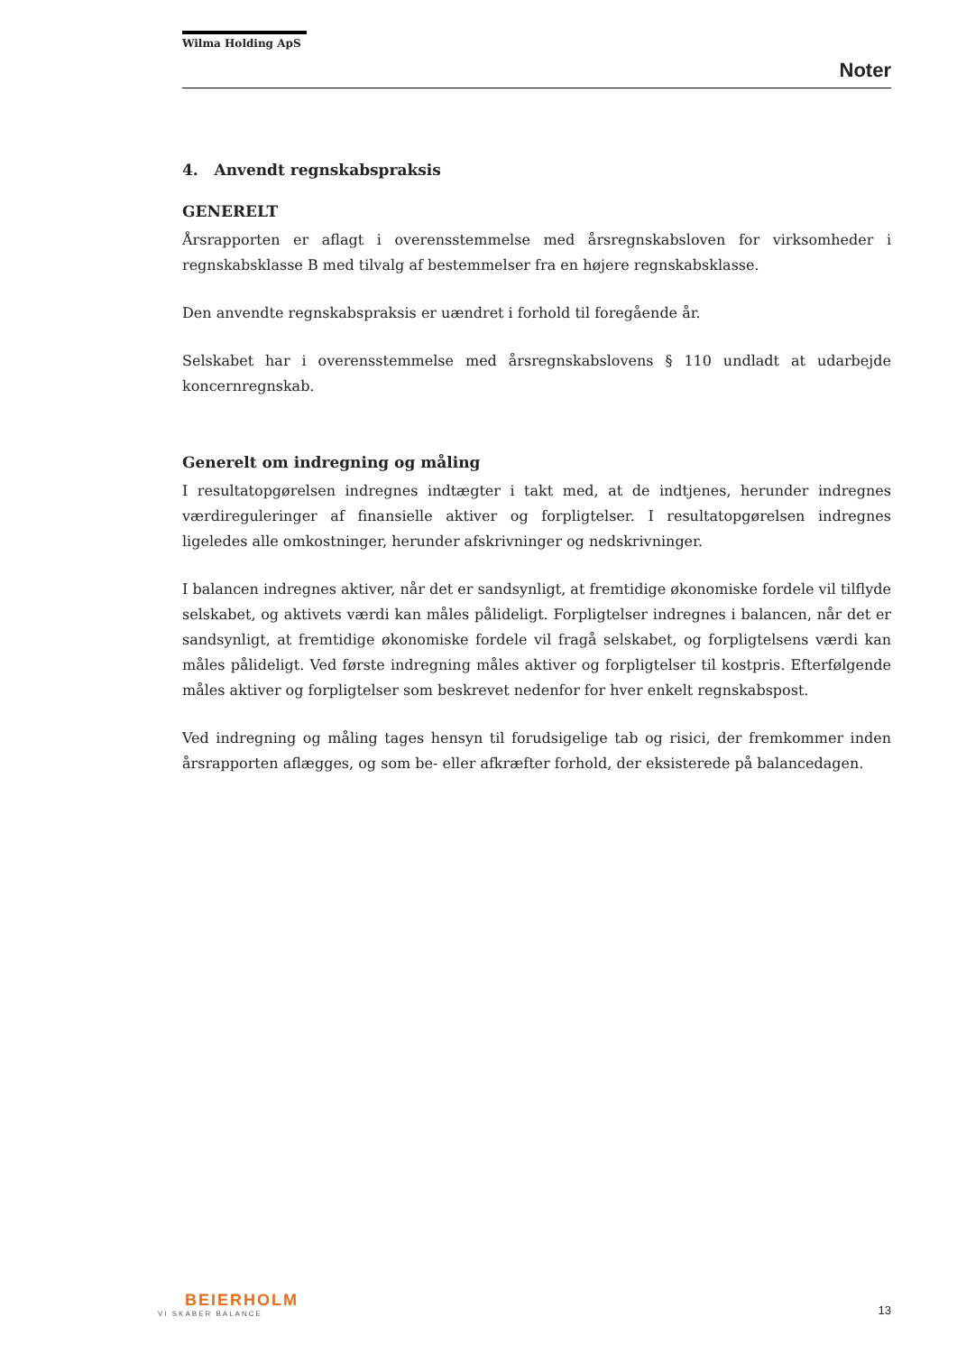Wilma Holding ApS
Noter
4. Anvendt regnskabspraksis
GENERELT
Årsrapporten er aflagt i overensstemmelse med årsregnskabsloven for virksomheder i regnskabsklasse B med tilvalg af bestemmelser fra en højere regnskabsklasse.
Den anvendte regnskabspraksis er uændret i forhold til foregående år.
Selskabet har i overensstemmelse med årsregnskabslovens § 110 undladt at udarbejde koncernregnskab.
Generelt om indregning og måling
I resultatopgørelsen indregnes indtægter i takt med, at de indtjenes, herunder indregnes værdireguleringer af finansielle aktiver og forpligtelser. I resultatopgørelsen indregnes ligeledes alle omkostninger, herunder afskrivninger og nedskrivninger.
I balancen indregnes aktiver, når det er sandsynligt, at fremtidige økonomiske fordele vil tilflyde selskabet, og aktivets værdi kan måles pålideligt. Forpligtelser indregnes i balancen, når det er sandsynligt, at fremtidige økonomiske fordele vil fragå selskabet, og forpligtelsens værdi kan måles pålideligt. Ved første indregning måles aktiver og forpligtelser til kostpris. Efterfølgende måles aktiver og forpligtelser som beskrevet nedenfor for hver enkelt regnskabspost.
Ved indregning og måling tages hensyn til forudsigelige tab og risici, der fremkommer inden årsrapporten aflægges, og som be- eller afkræfter forhold, der eksisterede på balancedagen.
BEIERHOLM
VI SKABER BALANCE
13